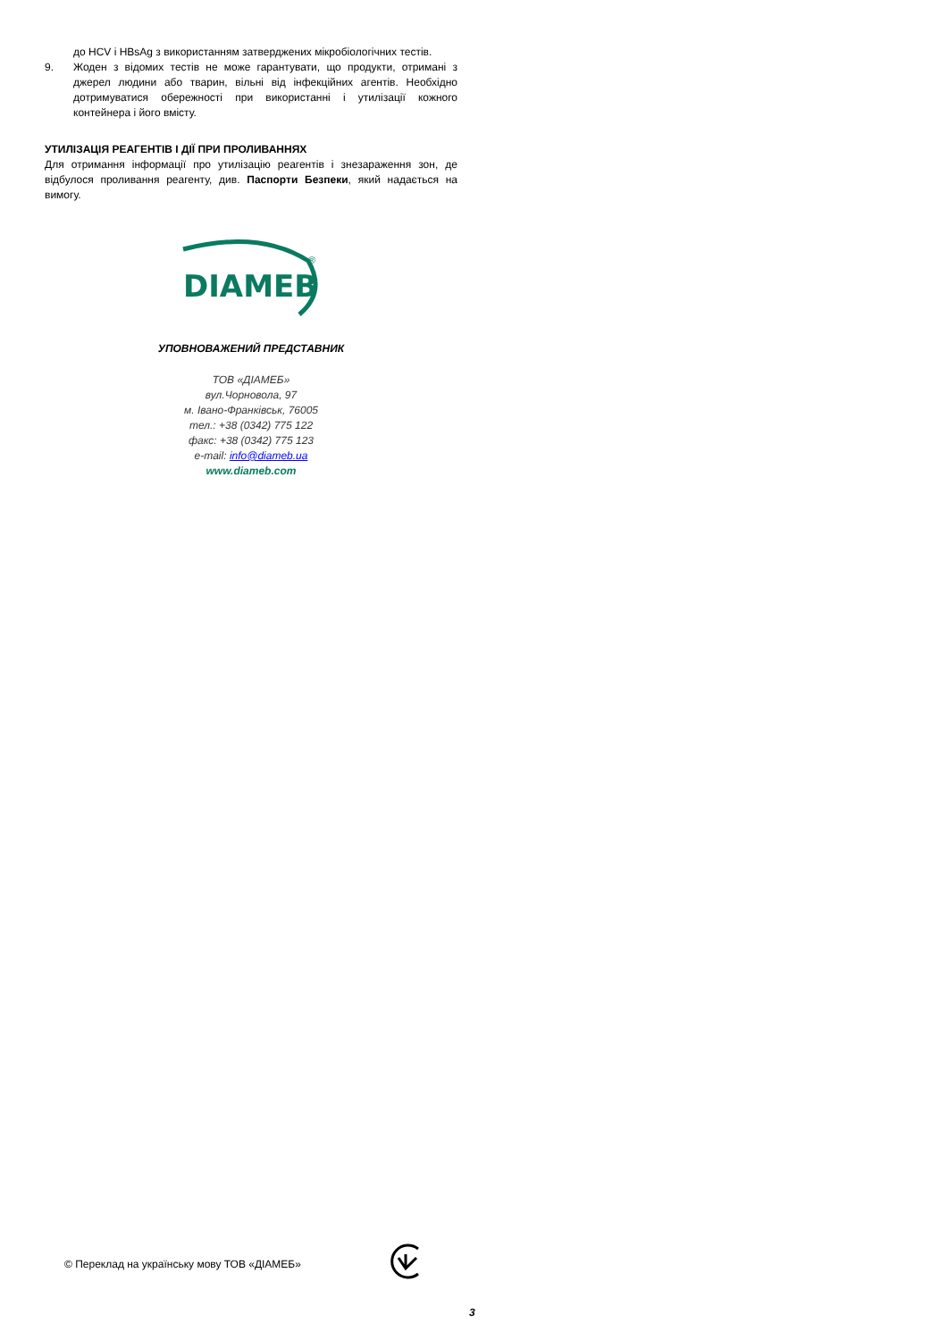до HCV і HBsAg з використанням затверджених мікробіологічних тестів.
9. Жоден з відомих тестів не може гарантувати, що продукти, отримані з джерел людини або тварин, вільні від інфекційних агентів. Необхідно дотримуватися обережності при використанні і утилізації кожного контейнера і його вмісту.
УТИЛІЗАЦІЯ РЕАГЕНТІВ І ДІЇ ПРИ ПРОЛИВАННЯХ
Для отримання інформації про утилізацію реагентів і знезараження зон, де відбулося проливання реагенту, див. Паспорти Безпеки, який надається на вимогу.
DIAMEB
®
УПОВНОВАЖЕНИЙ ПРЕДСТАВНИК
ТОВ «ДІАМЕБ»
вул.Чорновола, 97
м. Івано-Франківськ, 76005
тел.: +38 (0342) 775 122
факс: +38 (0342) 775 123
e-mail: info@diameb.ua
www.diameb.com
© Переклад на українську мову ТОВ «ДІАМЕБ»
3